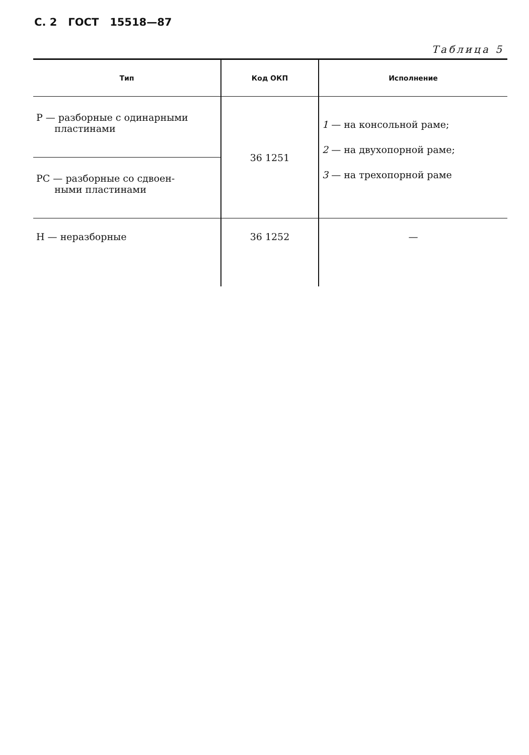С. 2 ГОСТ 15518—87
Таблица 5
| Тип | Код ОКП | Исполнение |
| --- | --- | --- |
| Р — разборные с одинарными пластинами | 36 1251 | 1 — на консольной раме; 2 — на двухопорной раме; 3 — на трехопорной раме |
| РС — разборные со сдвоен- ными пластинами | | |
| Н — неразборные | 36 1252 | — |